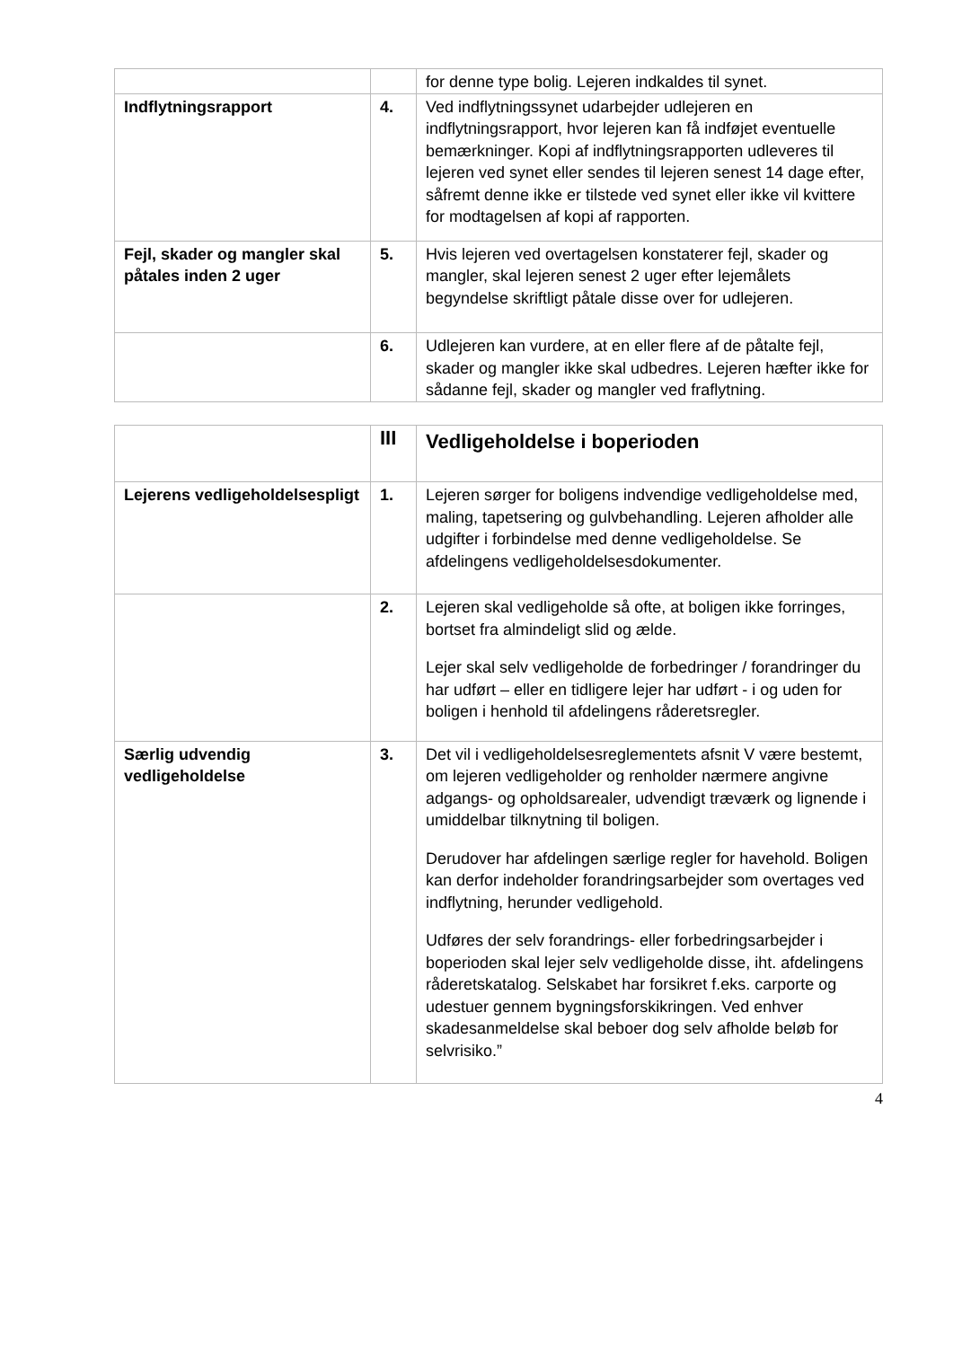| | | for denne type bolig. Lejeren indkaldes til synet. |
| Indflytningsrapport | 4. | Ved indflytningssynet udarbejder udlejeren en indflytningsrapport, hvor lejeren kan få indføjet eventuelle bemærkninger. Kopi af indflytningsrapporten udleveres til lejeren ved synet eller sendes til lejeren senest 14 dage efter, såfremt denne ikke er tilstede ved synet eller ikke vil kvittere for modtagelsen af kopi af rapporten. |
| Fejl, skader og mangler skal påtales inden 2 uger | 5. | Hvis lejeren ved overtagelsen konstaterer fejl, skader og mangler, skal lejeren senest 2 uger efter lejemålets begyndelse skriftligt påtale disse over for udlejeren. |
| | 6. | Udlejeren kan vurdere, at en eller flere af de påtalte fejl, skader og mangler ikke skal udbedres. Lejeren hæfter ikke for sådanne fejl, skader og mangler ved fraflytning. |
| | III | Vedligeholdelse i boperioden |
| Lejerens vedligeholdelsespligt | 1. | Lejeren sørger for boligens indvendige vedligeholdelse med, maling, tapetsering og gulvbehandling. Lejeren afholder alle udgifter i forbindelse med denne vedligeholdelse. Se afdelingens vedligeholdelsesdokumenter. |
| | 2. | Lejeren skal vedligeholde så ofte, at boligen ikke forringes, bortset fra almindeligt slid og ælde. Lejer skal selv vedligeholde de forbedringer / forandringer du har udført – eller en tidligere lejer har udført - i og uden for boligen i henhold til afdelingens råderetsregler. |
| Særlig udvendig vedligeholdelse | 3. | Det vil i vedligeholdelsesreglementets afsnit V være bestemt, om lejeren vedligeholder og renholder nærmere angivne adgangs- og opholdsarealer, udvendigt træværk og lignende i umiddelbar tilknytning til boligen. Derudover har afdelingen særlige regler for havehold. Boligen kan derfor indeholder forandringsarbejder som overtages ved indflytning, herunder vedligehold. Udføres der selv forandrings- eller forbedringsarbejder i boperioden skal lejer selv vedligeholde disse, iht. afdelingens råderetskatalog. Selskabet har forsikret f.eks. carporte og udestuer gennem bygningsforskikringen. Ved enhver skadesanmeldelse skal beboer dog selv afholde beløb for selvrisiko.” |
4